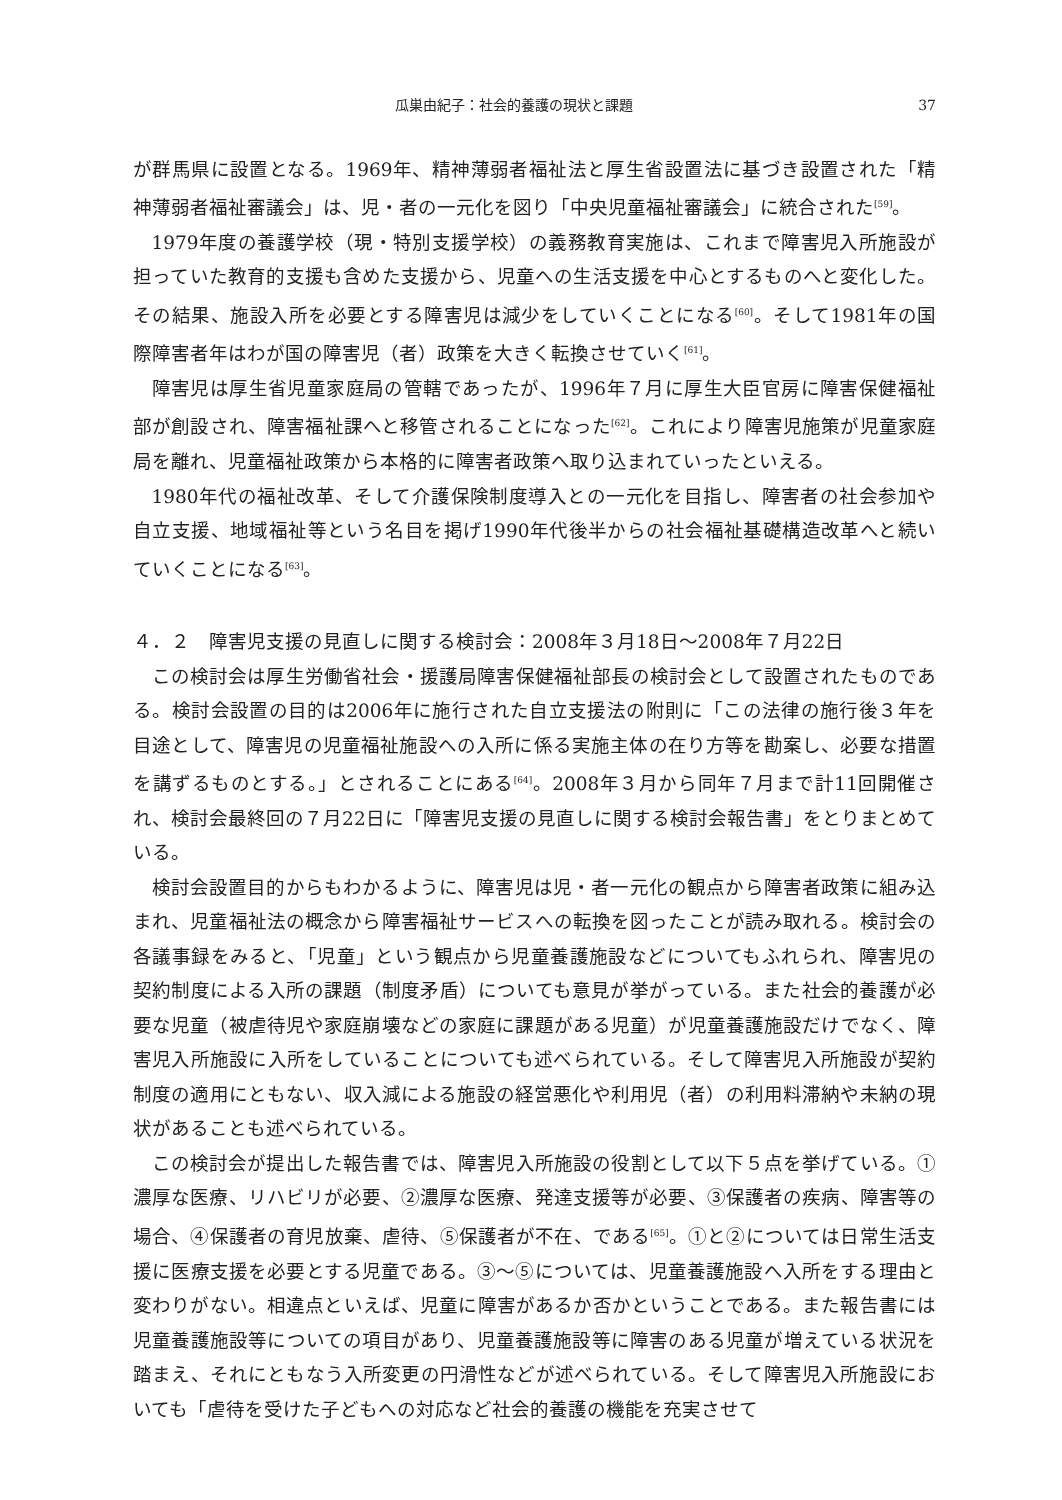瓜巣由紀子：社会的養護の現状と課題 37
が群馬県に設置となる。1969年、精神薄弱者福祉法と厚生省設置法に基づき設置された「精神薄弱者福祉審議会」は、児・者の一元化を図り「中央児童福祉審議会」に統合された<sup>[59]</sup>。
1979年度の養護学校（現・特別支援学校）の義務教育実施は、これまで障害児入所施設が担っていた教育的支援も含めた支援から、児童への生活支援を中心とするものへと変化した。その結果、施設入所を必要とする障害児は減少をしていくことになる<sup>[60]</sup>。そして1981年の国際障害者年はわが国の障害児（者）政策を大きく転換させていく<sup>[61]</sup>。
障害児は厚生省児童家庭局の管轄であったが、1996年７月に厚生大臣官房に障害保健福祉部が創設され、障害福祉課へと移管されることになった<sup>[62]</sup>。これにより障害児施策が児童家庭局を離れ、児童福祉政策から本格的に障害者政策へ取り込まれていったといえる。
1980年代の福祉改革、そして介護保険制度導入との一元化を目指し、障害者の社会参加や自立支援、地域福祉等という名目を掲げ1990年代後半からの社会福祉基礎構造改革へと続いていくことになる<sup>[63]</sup>。
４．２　障害児支援の見直しに関する検討会：2008年３月18日～2008年７月22日
この検討会は厚生労働省社会・援護局障害保健福祉部長の検討会として設置されたものである。検討会設置の目的は2006年に施行された自立支援法の附則に「この法律の施行後３年を目途として、障害児の児童福祉施設への入所に係る実施主体の在り方等を勘案し、必要な措置を講ずるものとする。」とされることにある<sup>[64]</sup>。2008年３月から同年７月まで計11回開催され、検討会最終回の７月22日に「障害児支援の見直しに関する検討会報告書」をとりまとめている。
検討会設置目的からもわかるように、障害児は児・者一元化の観点から障害者政策に組み込まれ、児童福祉法の概念から障害福祉サービスへの転換を図ったことが読み取れる。検討会の各議事録をみると、「児童」という観点から児童養護施設などについてもふれられ、障害児の契約制度による入所の課題（制度矛盾）についても意見が挙がっている。また社会的養護が必要な児童（被虐待児や家庭崩壊などの家庭に課題がある児童）が児童養護施設だけでなく、障害児入所施設に入所をしていることについても述べられている。そして障害児入所施設が契約制度の適用にともない、収入減による施設の経営悪化や利用児（者）の利用料滞納や未納の現状があることも述べられている。
この検討会が提出した報告書では、障害児入所施設の役割として以下５点を挙げている。①濃厚な医療、リハビリが必要、②濃厚な医療、発達支援等が必要、③保護者の疾病、障害等の場合、④保護者の育児放棄、虐待、⑤保護者が不在、である<sup>[65]</sup>。①と②については日常生活支援に医療支援を必要とする児童である。③～⑤については、児童養護施設へ入所をする理由と変わりがない。相違点といえば、児童に障害があるか否かということである。また報告書には児童養護施設等についての項目があり、児童養護施設等に障害のある児童が増えている状況を踏まえ、それにともなう入所変更の円滑性などが述べられている。そして障害児入所施設においても「虐待を受けた子どもへの対応など社会的養護の機能を充実させて